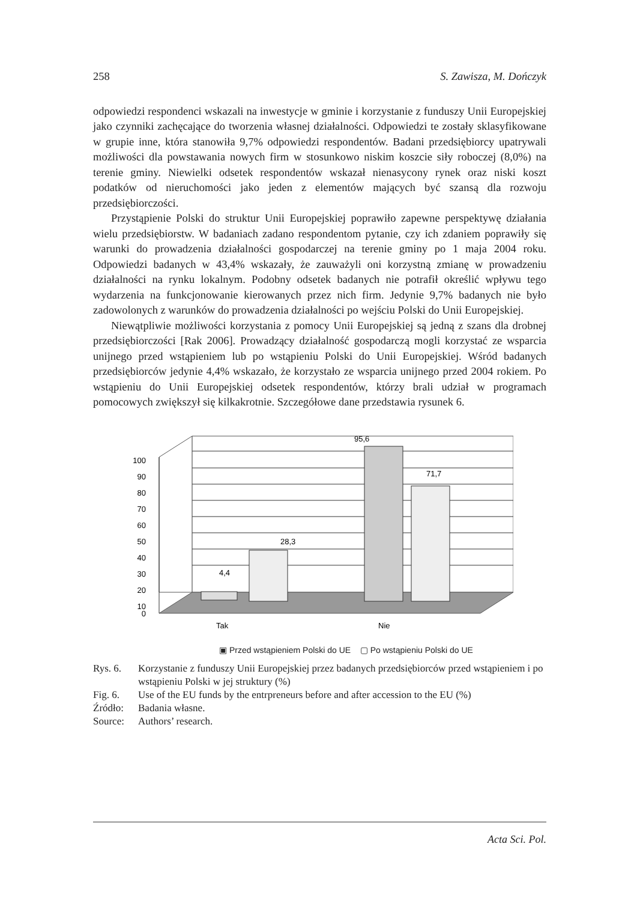258 S. Zawisza, M. Dończyk
odpowiedzi respondenci wskazali na inwestycje w gminie i korzystanie z funduszy Unii Europejskiej jako czynniki zachęcające do tworzenia własnej działalności. Odpowiedzi te zostały sklasyfikowane w grupie inne, która stanowiła 9,7% odpowiedzi respondentów. Badani przedsiębiorcy upatrywali możliwości dla powstawania nowych firm w stosunkowo niskim koszcie siły roboczej (8,0%) na terenie gminy. Niewielki odsetek respondentów wskazał nienasycony rynek oraz niski koszt podatków od nieruchomości jako jeden z elementów mających być szansą dla rozwoju przedsiębiorczości.
Przystąpienie Polski do struktur Unii Europejskiej poprawiło zapewne perspektywę działania wielu przedsiębiorstw. W badaniach zadano respondentom pytanie, czy ich zdaniem poprawiły się warunki do prowadzenia działalności gospodarczej na terenie gminy po 1 maja 2004 roku. Odpowiedzi badanych w 43,4% wskazały, że zauważyli oni korzystną zmianę w prowadzeniu działalności na rynku lokalnym. Podobny odsetek badanych nie potrafił określić wpływu tego wydarzenia na funkcjonowanie kierowanych przez nich firm. Jedynie 9,7% badanych nie było zadowolonych z warunków do prowadzenia działalności po wejściu Polski do Unii Europejskiej.
Niewątpliwie możliwości korzystania z pomocy Unii Europejskiej są jedną z szans dla drobnej przedsiębiorczości [Rak 2006]. Prowadzący działalność gospodarczą mogli korzystać ze wsparcia unijnego przed wstąpieniem lub po wstąpieniu Polski do Unii Europejskiej. Wśród badanych przedsiębiorców jedynie 4,4% wskazało, że korzystało ze wsparcia unijnego przed 2004 rokiem. Po wstąpieniu do Unii Europejskiej odsetek respondentów, którzy brali udział w programach pomocowych zwiększył się kilkakrotnie. Szczegółowe dane przedstawia rysunek 6.
100
90
80
70
60
50
40
30
20
10
0
4,4
28,3
95,6
71,7
Tak
Nie
▣ Przed wstąpieniem Polski do UE ▢ Po wstąpieniu Polski do UE
Rys. 6. Korzystanie z funduszy Unii Europejskiej przez badanych przedsiębiorców przed wstąpieniem i po wstąpieniu Polski w jej struktury (%)
Fig. 6. Use of the EU funds by the entrpreneurs before and after accession to the EU (%)
Źródło: Badania własne.
Source: Authors’ research.
Acta Sci. Pol.